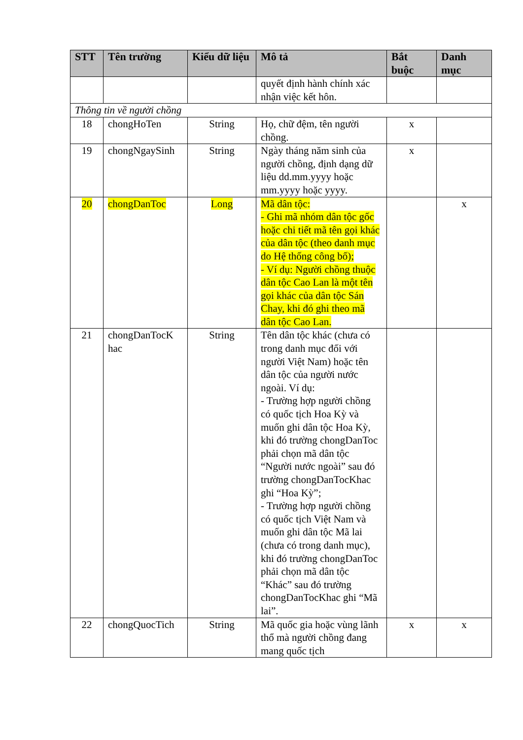| STT | Tên trường | Kiểu dữ liệu | Mô tả | Bắt buộc | Danh mục |
| --- | --- | --- | --- | --- | --- |
| | | | quyết định hành chính xác nhận việc kết hôn. | | |
| Thông tin về người chồng | | | | | |
| 18 | chongHoTen | String | Họ, chữ đệm, tên người chồng. | x | |
| 19 | chongNgaySinh | String | Ngày tháng năm sinh của người chồng, định dạng dữ liệu dd.mm.yyyy hoặc mm.yyyy hoặc yyyy. | x | |
| 20 | chongDanToc | Long | Mã dân tộc: - Ghi mã nhóm dân tộc gốc hoặc chi tiết mã tên gọi khác của dân tộc (theo danh mục do Hệ thống công bố); - Ví dụ: Người chồng thuộc dân tộc Cao Lan là một tên gọi khác của dân tộc Sán Chay, khi đó ghi theo mã dân tộc Cao Lan. | | x |
| 21 | chongDanTocK hac | String | Tên dân tộc khác (chưa có trong danh mục đối với người Việt Nam) hoặc tên dân tộc của người nước ngoài. Ví dụ: - Trường hợp người chồng có quốc tịch Hoa Kỳ và muốn ghi dân tộc Hoa Kỳ, khi đó trường chongDanToc phải chọn mã dân tộc “Người nước ngoài” sau đó trường chongDanTocKhac ghi “Hoa Kỳ”; - Trường hợp người chồng có quốc tịch Việt Nam và muốn ghi dân tộc Mã lai (chưa có trong danh mục), khi đó trường chongDanToc phải chọn mã dân tộc “Khác” sau đó trường chongDanTocKhac ghi “Mã lai”. | | |
| 22 | chongQuocTich | String | Mã quốc gia hoặc vùng lãnh thổ mà người chồng đang mang quốc tịch | x | x |